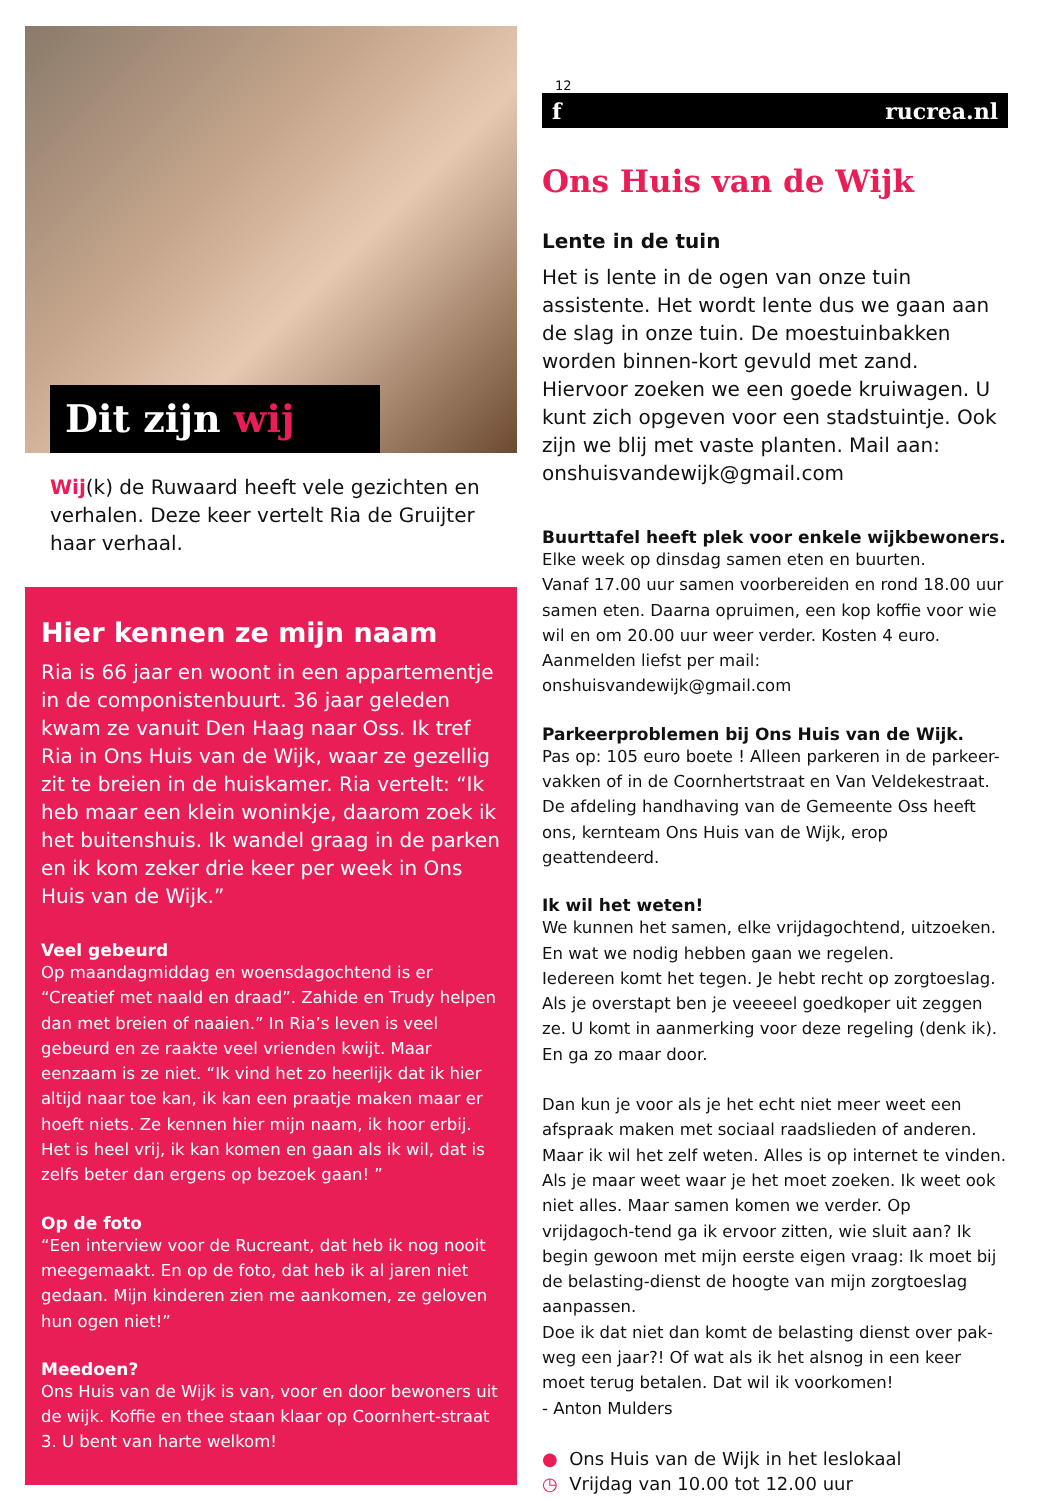Dit zijn wij
Wij(k) de Ruwaard heeft vele gezichten en verhalen. Deze keer vertelt Ria de Gruijter haar verhaal.
Hier kennen ze mijn naam
Ria is 66 jaar en woont in een appartementje in de componistenbuurt. 36 jaar geleden kwam ze vanuit Den Haag naar Oss. Ik tref Ria in Ons Huis van de Wijk, waar ze gezellig zit te breien in de huiskamer. Ria vertelt: “Ik heb maar een klein woninkje, daarom zoek ik het buitenshuis. Ik wandel graag in de parken en ik kom zeker drie keer per week in Ons Huis van de Wijk.”
Veel gebeurd
Op maandagmiddag en woensdagochtend is er “Creatief met naald en draad”. Zahide en Trudy helpen dan met breien of naaien.” In Ria’s leven is veel gebeurd en ze raakte veel vrienden kwijt. Maar eenzaam is ze niet. “Ik vind het zo heerlijk dat ik hier altijd naar toe kan, ik kan een praatje maken maar er hoeft niets. Ze kennen hier mijn naam, ik hoor erbij. Het is heel vrij, ik kan komen en gaan als ik wil, dat is zelfs beter dan ergens op bezoek gaan! ”
Op de foto
“Een interview voor de Rucreant, dat heb ik nog nooit meegemaakt. En op de foto, dat heb ik al jaren niet gedaan. Mijn kinderen zien me aankomen, ze geloven hun ogen niet!”
Meedoen?
Ons Huis van de Wijk is van, voor en door bewoners uit de wijk. Koffie en thee staan klaar op Coornhert-straat 3. U bent van harte welkom!
12
f rucrea.nl
Ons Huis van de Wijk
Lente in de tuin
Het is lente in de ogen van onze tuin assistente. Het wordt lente dus we gaan aan de slag in onze tuin. De moestuinbakken worden binnen-kort gevuld met zand. Hiervoor zoeken we een goede kruiwagen. U kunt zich opgeven voor een stadstuintje. Ook zijn we blij met vaste planten. Mail aan: onshuisvandewijk@gmail.com
Buurttafel heeft plek voor enkele wijkbewoners.
Elke week op dinsdag samen eten en buurten.
Vanaf 17.00 uur samen voorbereiden en rond 18.00 uur samen eten. Daarna opruimen, een kop koffie voor wie wil en om 20.00 uur weer verder. Kosten 4 euro.
Aanmelden liefst per mail: onshuisvandewijk@gmail.com
Parkeerproblemen bij Ons Huis van de Wijk.
Pas op: 105 euro boete ! Alleen parkeren in de parkeer-vakken of in de Coornhertstraat en Van Veldekestraat. De afdeling handhaving van de Gemeente Oss heeft ons, kernteam Ons Huis van de Wijk, erop geattendeerd.
Ik wil het weten!
We kunnen het samen, elke vrijdagochtend, uitzoeken. En wat we nodig hebben gaan we regelen.
Iedereen komt het tegen. Je hebt recht op zorgtoeslag. Als je overstapt ben je veeeeel goedkoper uit zeggen ze. U komt in aanmerking voor deze regeling (denk ik). En ga zo maar door.
Dan kun je voor als je het echt niet meer weet een afspraak maken met sociaal raadslieden of anderen. Maar ik wil het zelf weten. Alles is op internet te vinden. Als je maar weet waar je het moet zoeken. Ik weet ook niet alles. Maar samen komen we verder. Op vrijdagoch-tend ga ik ervoor zitten, wie sluit aan? Ik begin gewoon met mijn eerste eigen vraag: Ik moet bij de belasting-dienst de hoogte van mijn zorgtoeslag aanpassen.
Doe ik dat niet dan komt de belasting dienst over pak-weg een jaar?! Of wat als ik het alsnog in een keer moet terug betalen. Dat wil ik voorkomen!
- Anton Mulders
● Ons Huis van de Wijk in het leslokaal
◷ Vrijdag van 10.00 tot 12.00 uur